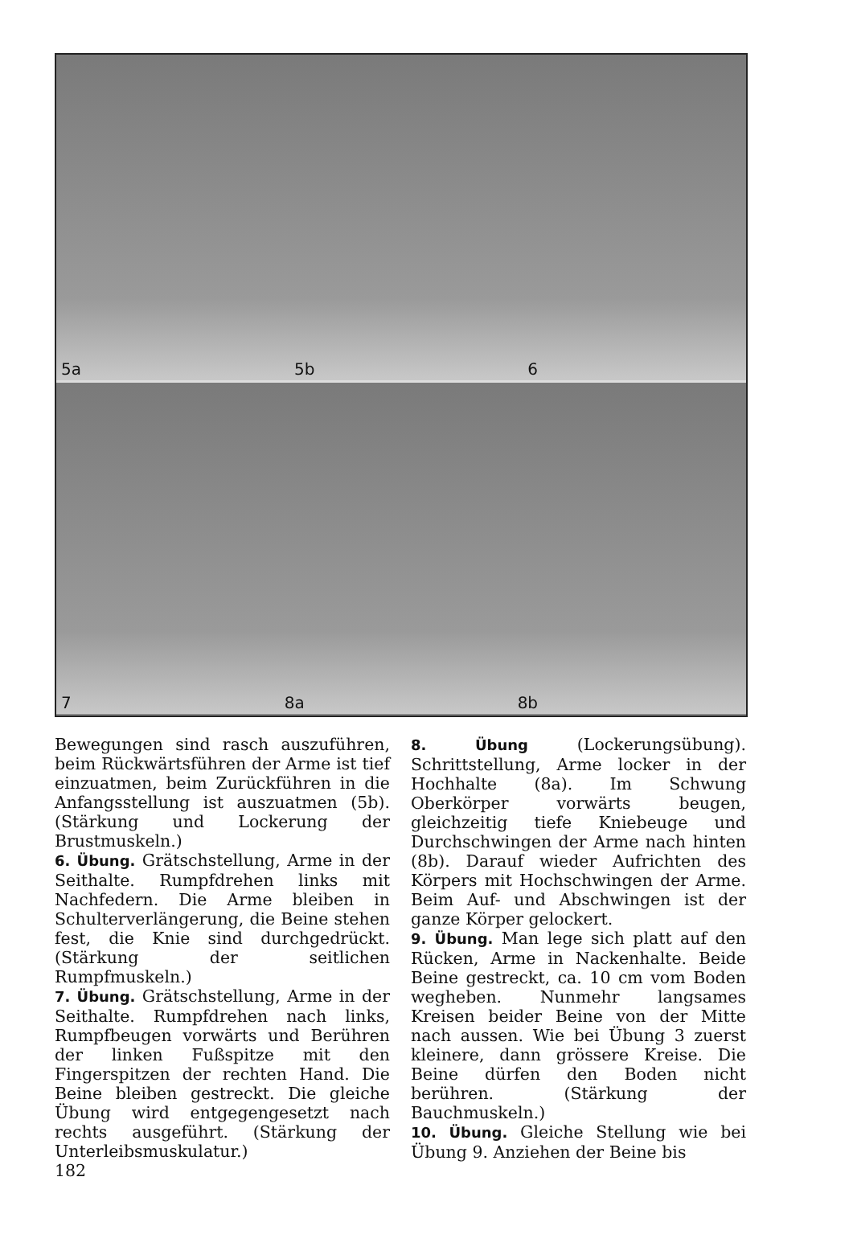5a 5b 6
7 8a 8b
Bewegungen sind rasch auszuführen, beim Rückwärtsführen der Arme ist tief einzuatmen, beim Zurückführen in die Anfangsstellung ist auszuatmen (5b). (Stärkung und Lockerung der Brustmuskeln.)
6. Übung. Grätschstellung, Arme in der Seithalte. Rumpfdrehen links mit Nachfedern. Die Arme bleiben in Schulterverlängerung, die Beine stehen fest, die Knie sind durchgedrückt. (Stärkung der seitlichen Rumpfmuskeln.)
7. Übung. Grätschstellung, Arme in der Seithalte. Rumpfdrehen nach links, Rumpfbeugen vorwärts und Berühren der linken Fußspitze mit den Fingerspitzen der rechten Hand. Die Beine bleiben gestreckt. Die gleiche Übung wird entgegengesetzt nach rechts ausgeführt. (Stärkung der Unterleibsmuskulatur.)
182
8. Übung (Lockerungsübung). Schrittstellung, Arme locker in der Hochhalte (8a). Im Schwung Oberkörper vorwärts beugen, gleichzeitig tiefe Kniebeuge und Durchschwingen der Arme nach hinten (8b). Darauf wieder Aufrichten des Körpers mit Hochschwingen der Arme. Beim Auf- und Abschwingen ist der ganze Körper gelockert.
9. Übung. Man lege sich platt auf den Rücken, Arme in Nackenhalte. Beide Beine gestreckt, ca. 10 cm vom Boden wegheben. Nunmehr langsames Kreisen beider Beine von der Mitte nach aussen. Wie bei Übung 3 zuerst kleinere, dann grössere Kreise. Die Beine dürfen den Boden nicht berühren. (Stärkung der Bauchmuskeln.)
10. Übung. Gleiche Stellung wie bei Übung 9. Anziehen der Beine bis